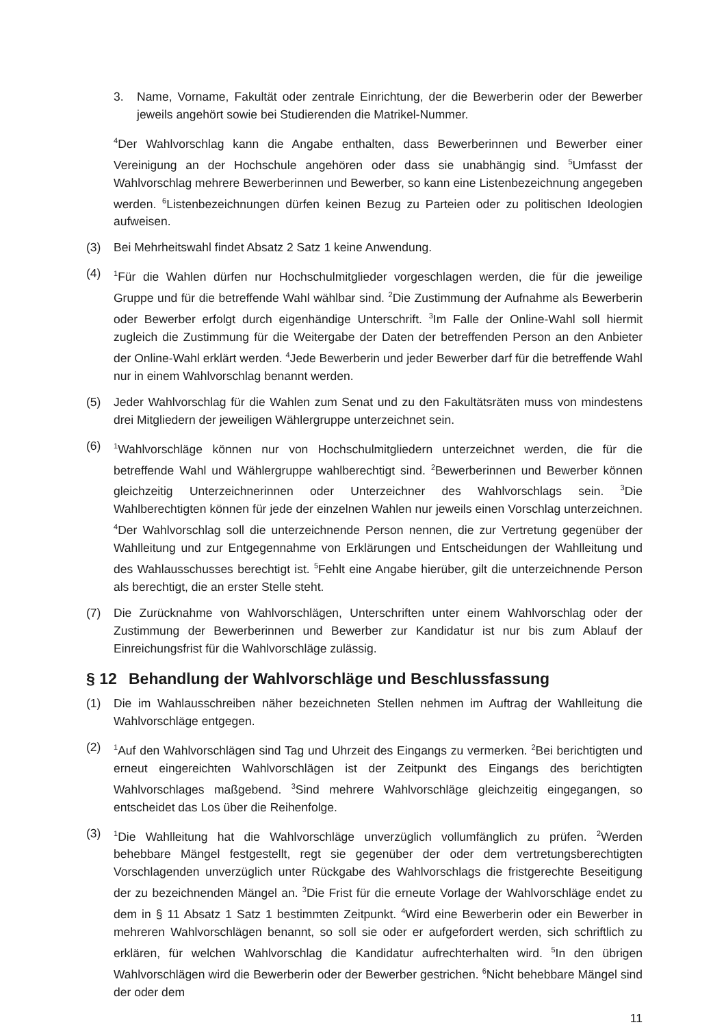3. Name, Vorname, Fakultät oder zentrale Einrichtung, der die Bewerberin oder der Bewerber jeweils angehört sowie bei Studierenden die Matrikel-Nummer.
<sup>4</sup> Der Wahlvorschlag kann die Angabe enthalten, dass Bewerberinnen und Bewerber einer Vereinigung an der Hochschule angehören oder dass sie unabhängig sind. <sup>5</sup>Umfasst der Wahlvorschlag mehrere Bewerberinnen und Bewerber, so kann eine Listenbezeichnung angegeben werden. <sup>6</sup>Listenbezeichnungen dürfen keinen Bezug zu Parteien oder zu politischen Ideologien aufweisen.
(3) Bei Mehrheitswahl findet Absatz 2 Satz 1 keine Anwendung.
(4)
<sup>1</sup> Für die Wahlen dürfen nur Hochschulmitglieder vorgeschlagen werden, die für die jeweilige Gruppe und für die betreffende Wahl wählbar sind. <sup>2</sup>Die Zustimmung der Aufnahme als Bewerberin oder Bewerber erfolgt durch eigenhändige Unterschrift. <sup>3</sup>Im Falle der Online-Wahl soll hiermit zugleich die Zustimmung für die Weitergabe der Daten der betreffenden Person an den Anbieter der Online-Wahl erklärt werden. <sup>4</sup>Jede Bewerberin und jeder Bewerber darf für die betreffende Wahl nur in einem Wahlvorschlag benannt werden.
(5) Jeder Wahlvorschlag für die Wahlen zum Senat und zu den Fakultätsräten muss von mindestens drei Mitgliedern der jeweiligen Wählergruppe unterzeichnet sein.
(6)
<sup>1</sup> Wahlvorschläge können nur von Hochschulmitgliedern unterzeichnet werden, die für die betreffende Wahl und Wählergruppe wahlberechtigt sind. <sup>2</sup>Bewerberinnen und Bewerber können gleichzeitig Unterzeichnerinnen oder Unterzeichner des Wahlvorschlags sein. <sup>3</sup>Die Wahlberechtigten können für jede der einzelnen Wahlen nur jeweils einen Vorschlag unterzeichnen. <sup>4</sup>Der Wahlvorschlag soll die unterzeichnende Person nennen, die zur Vertretung gegenüber der Wahlleitung und zur Entgegennahme von Erklärungen und Entscheidungen der Wahlleitung und des Wahlausschusses berechtigt ist. <sup>5</sup>Fehlt eine Angabe hierüber, gilt die unterzeichnende Person als berechtigt, die an erster Stelle steht.
(7) Die Zurücknahme von Wahlvorschlägen, Unterschriften unter einem Wahlvorschlag oder der Zustimmung der Bewerberinnen und Bewerber zur Kandidatur ist nur bis zum Ablauf der Einreichungsfrist für die Wahlvorschläge zulässig.
§ 12 Behandlung der Wahlvorschläge und Beschlussfassung
(1) Die im Wahlausschreiben näher bezeichneten Stellen nehmen im Auftrag der Wahlleitung die Wahlvorschläge entgegen.
(2)
<sup>1</sup> Auf den Wahlvorschlägen sind Tag und Uhrzeit des Eingangs zu vermerken. <sup>2</sup>Bei berichtigten und erneut eingereichten Wahlvorschlägen ist der Zeitpunkt des Eingangs des berichtigten Wahlvorschlages maßgebend. <sup>3</sup>Sind mehrere Wahlvorschläge gleichzeitig eingegangen, so entscheidet das Los über die Reihenfolge.
(3)
<sup>1</sup> Die Wahlleitung hat die Wahlvorschläge unverzüglich vollumfänglich zu prüfen. <sup>2</sup>Werden behebbare Mängel festgestellt, regt sie gegenüber der oder dem vertretungsberechtigten Vorschlagenden unverzüglich unter Rückgabe des Wahlvorschlags die fristgerechte Beseitigung der zu bezeichnenden Mängel an. <sup>3</sup>Die Frist für die erneute Vorlage der Wahlvorschläge endet zu dem in § 11 Absatz 1 Satz 1 bestimmten Zeitpunkt. <sup>4</sup>Wird eine Bewerberin oder ein Bewerber in mehreren Wahlvorschlägen benannt, so soll sie oder er aufgefordert werden, sich schriftlich zu erklären, für welchen Wahlvorschlag die Kandidatur aufrechterhalten wird. <sup>5</sup>In den übrigen Wahlvorschlägen wird die Bewerberin oder der Bewerber gestrichen. <sup>6</sup>Nicht behebbare Mängel sind der oder dem
11